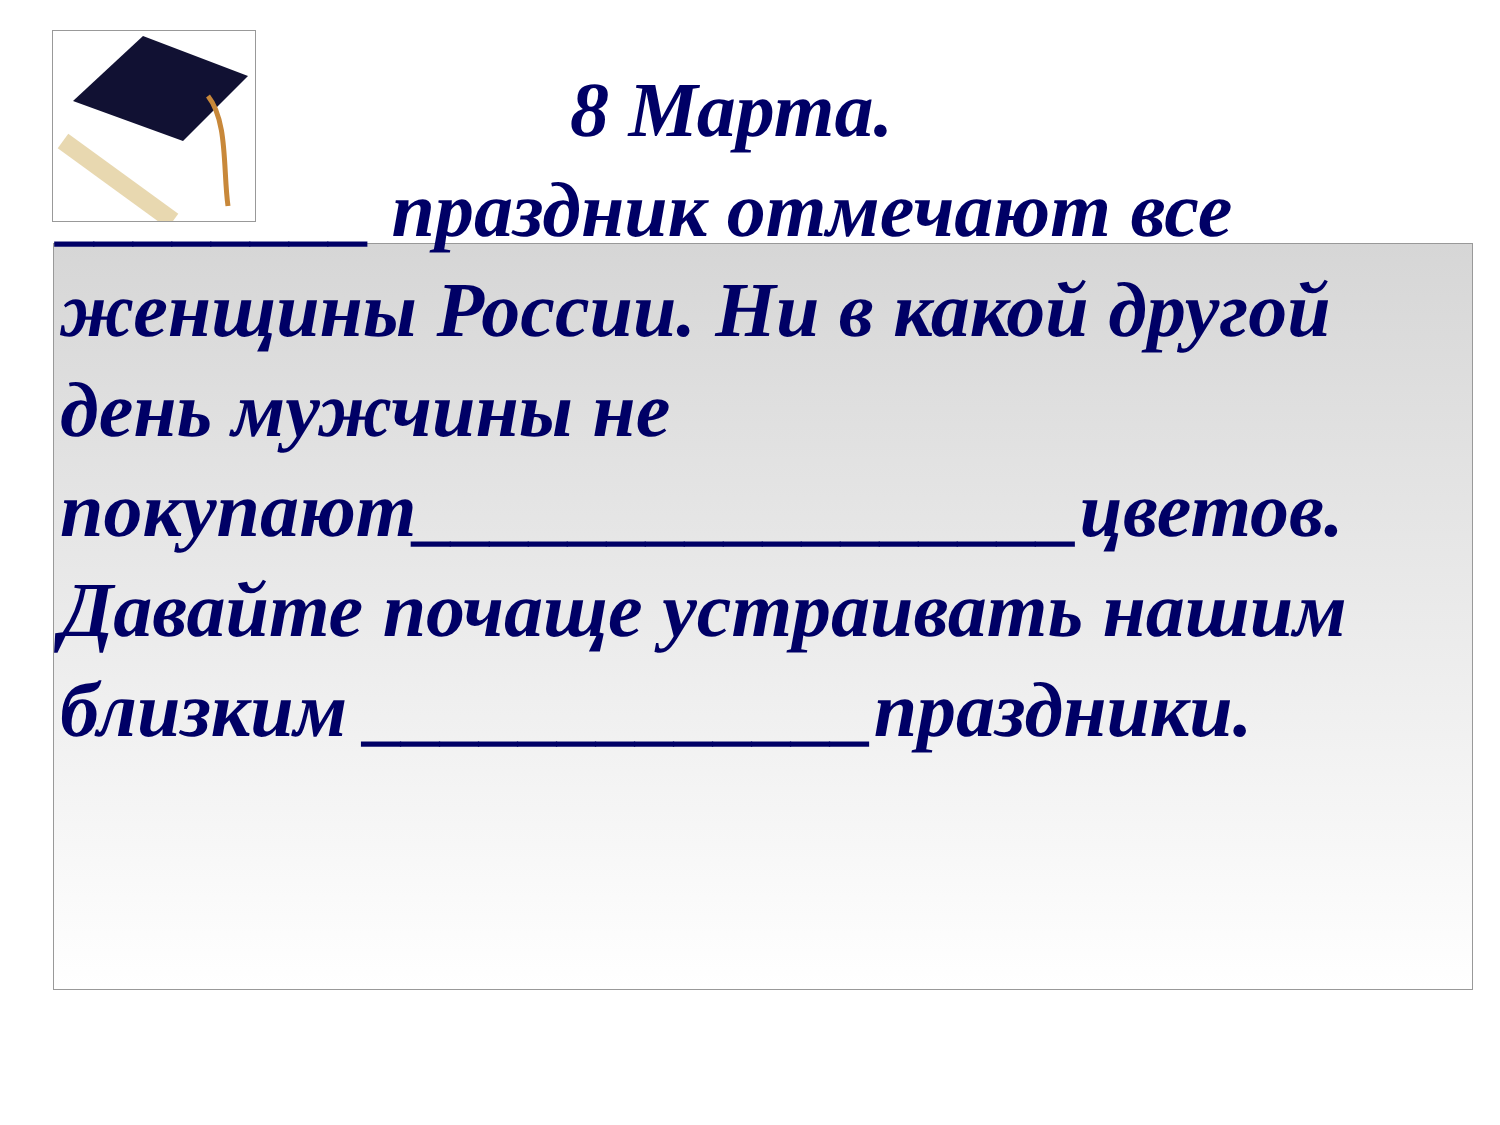8 Марта.
________ праздник отмечают все женщины России. Ни в какой другой день мужчины не покупают_________________цветов. Давайте почаще устраивать нашим близким _____________праздники.